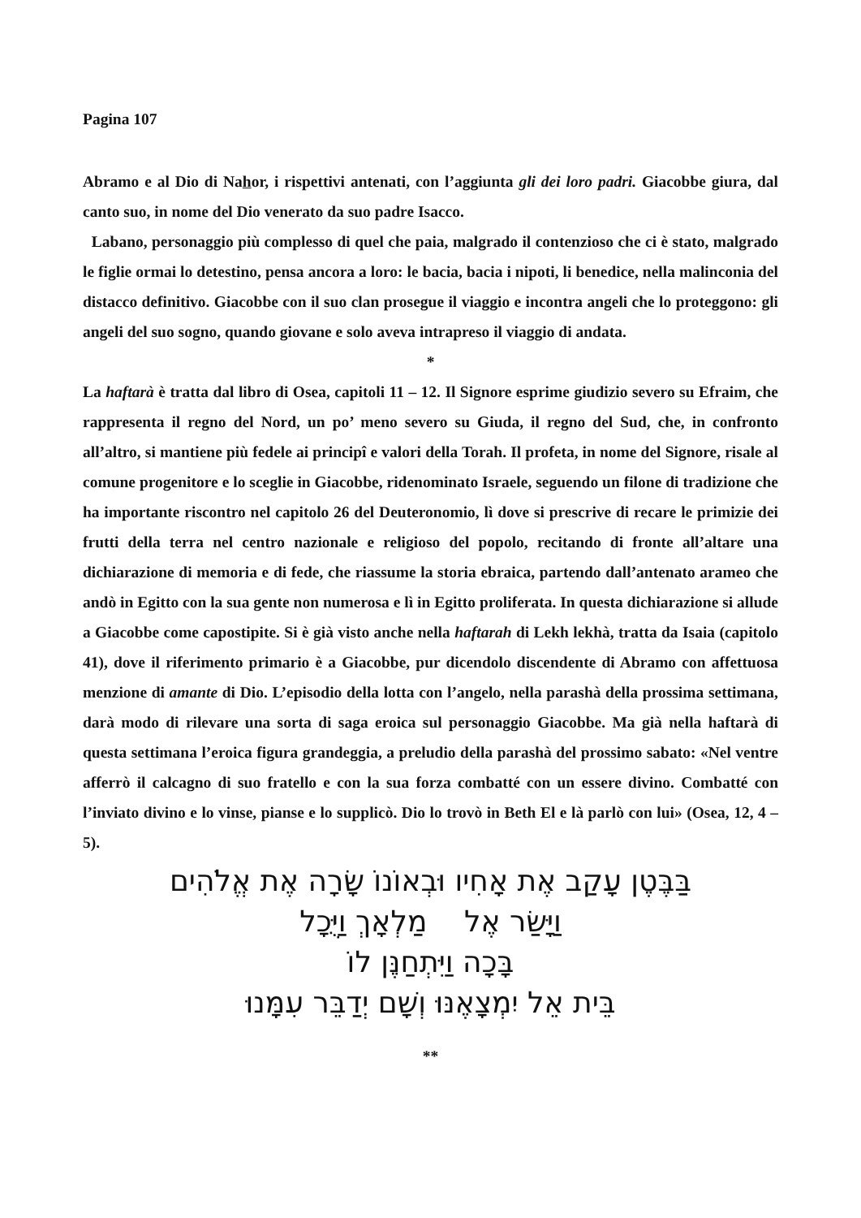Pagina 107
Abramo e al Dio di Nahor, i rispettivi antenati, con l’aggiunta gli dei loro padri. Giacobbe giura, dal canto suo, in nome del Dio venerato da suo padre Isacco.
Labano, personaggio più complesso di quel che paia, malgrado il contenzioso che ci è stato, malgrado le figlie ormai lo detestino, pensa ancora a loro: le bacia, bacia i nipoti, li benedice, nella malinconia del distacco definitivo. Giacobbe con il suo clan prosegue il viaggio e incontra angeli che lo proteggono: gli angeli del suo sogno, quando giovane e solo aveva intrapreso il viaggio di andata.
*
La haftarà è tratta dal libro di Osea, capitoli 11 – 12. Il Signore esprime giudizio severo su Efraim, che rappresenta il regno del Nord, un po’ meno severo su Giuda, il regno del Sud, che, in confronto all’altro, si mantiene più fedele ai principî e valori della Torah. Il profeta, in nome del Signore, risale al comune progenitore e lo sceglie in Giacobbe, ridenominato Israele, seguendo un filone di tradizione che ha importante riscontro nel capitolo 26 del Deuteronomio, lì dove si prescrive di recare le primizie dei frutti della terra nel centro nazionale e religioso del popolo, recitando di fronte all’altare una dichiarazione di memoria e di fede, che riassume la storia ebraica, partendo dall’antenato arameo che andò in Egitto con la sua gente non numerosa e lì in Egitto proliferata. In questa dichiarazione si allude a Giacobbe come capostipite. Si è già visto anche nella haftarah di Lekh lekhà, tratta da Isaia (capitolo 41), dove il riferimento primario è a Giacobbe, pur dicendolo discendente di Abramo con affettuosa menzione di amante di Dio. L’episodio della lotta con l’angelo, nella parashà della prossima settimana, darà modo di rilevare una sorta di saga eroica sul personaggio Giacobbe. Ma già nella haftarà di questa settimana l’eroica figura grandeggia, a preludio della parashà del prossimo sabato: «Nel ventre afferrò il calcagno di suo fratello e con la sua forza combatté con un essere divino. Combatté con l’inviato divino e lo vinse, pianse e lo supplicò. Dio lo trovò in Beth El e là parlò con lui» (Osea, 12, 4 – 5).
בַּבֶּטֶן עָקַב אֶת אָחִיו וּבְאוֹנוֹ שָׂרָה אֶת אֱלֹהִים
וַיָּשַׂר אֶל מַלְאָךְ וַיֻּכָל
בָּכָה וַיִּתְחַנֶּן לוֹ
בֵּית אֵל יִמְצָאֶנּוּ וְשָׁם יְדַבֵּר עִמָּנוּ
**